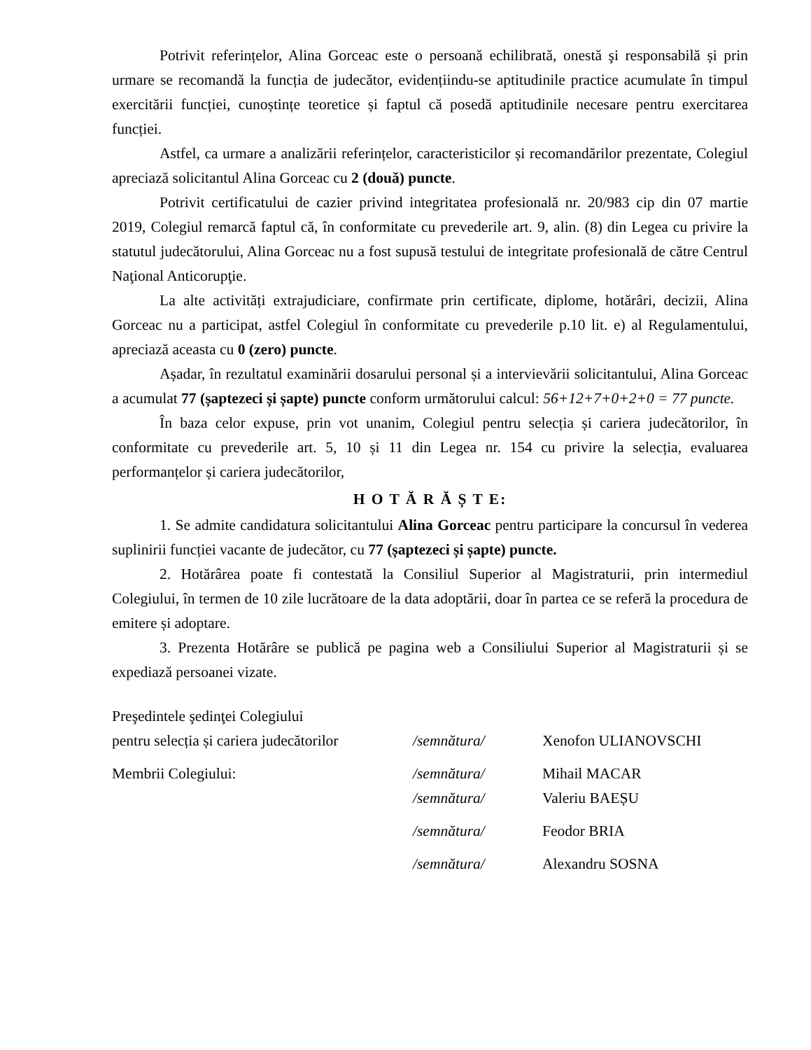Potrivit referințelor, Alina Gorceac este o persoană echilibrată, onestă şi responsabilă și prin urmare se recomandă la funcția de judecător, evidențiindu-se aptitudinile practice acumulate în timpul exercitării funcției, cunoștințe teoretice și faptul că posedă aptitudinile necesare pentru exercitarea funcției.
Astfel, ca urmare a analizării referințelor, caracteristicilor și recomandărilor prezentate, Colegiul apreciază solicitantul Alina Gorceac cu 2 (două) puncte.
Potrivit certificatului de cazier privind integritatea profesională nr. 20/983 cip din 07 martie 2019, Colegiul remarcă faptul că, în conformitate cu prevederile art. 9, alin. (8) din Legea cu privire la statutul judecătorului, Alina Gorceac nu a fost supusă testului de integritate profesională de către Centrul Naţional Anticorupţie.
La alte activități extrajudiciare, confirmate prin certificate, diplome, hotărâri, decizii, Alina Gorceac nu a participat, astfel Colegiul în conformitate cu prevederile p.10 lit. e) al Regulamentului, apreciază aceasta cu 0 (zero) puncte.
Așadar, în rezultatul examinării dosarului personal și a intervievării solicitantului, Alina Gorceac a acumulat 77 (șaptezeci și șapte) puncte conform următorului calcul: 56+12+7+0+2+0 = 77 puncte.
În baza celor expuse, prin vot unanim, Colegiul pentru selecția și cariera judecătorilor, în conformitate cu prevederile art. 5, 10 și 11 din Legea nr. 154 cu privire la selecția, evaluarea performanțelor și cariera judecătorilor,
H O T Ă R Ă Ș T E:
1. Se admite candidatura solicitantului Alina Gorceac pentru participare la concursul în vederea suplinirii funcției vacante de judecător, cu 77 (șaptezeci și șapte) puncte.
2. Hotărârea poate fi contestată la Consiliul Superior al Magistraturii, prin intermediul Colegiului, în termen de 10 zile lucrătoare de la data adoptării, doar în partea ce se referă la procedura de emitere și adoptare.
3. Prezenta Hotărâre se publică pe pagina web a Consiliului Superior al Magistraturii și se expediază persoanei vizate.
Preşedintele şedinţei Colegiului
pentru selecția și cariera judecătorilor /semnătura/ Xenofon ULIANOVSCHI
Membrii Colegiului: /semnătura/ Mihail MACAR
/semnătura/ Valeriu BAEȘU
/semnătura/ Feodor BRIA
/semnătura/ Alexandru SOSNA